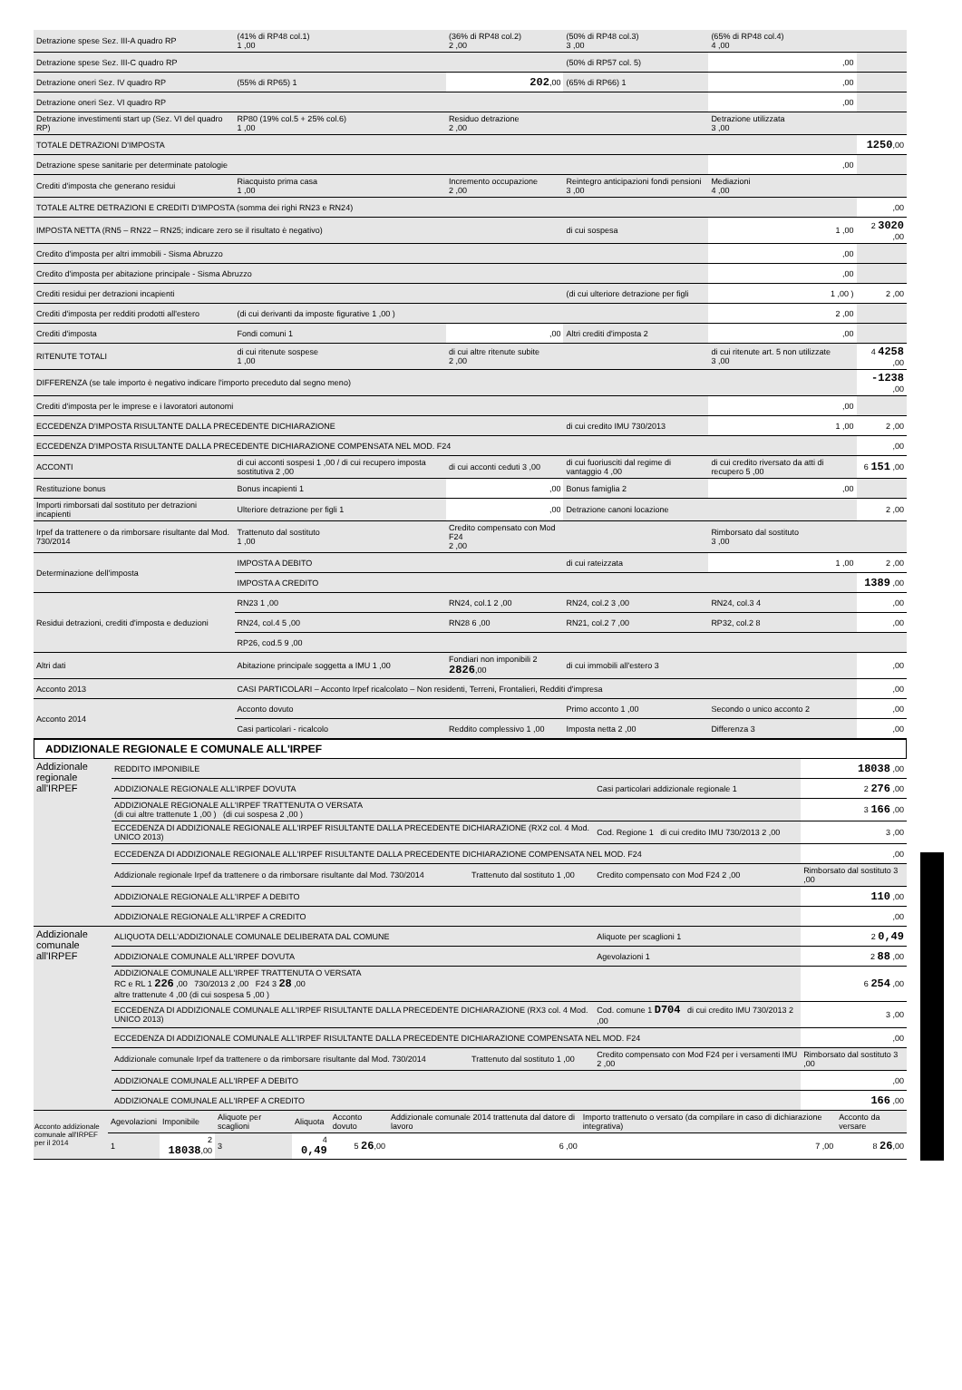| Detrazione spese Sez. III-A quadro RP | (41% di RP48 col.1) 1 ,00 | (36% di RP48 col.2) 2 ,00 | (50% di RP48 col.3) 3 ,00 | (65% di RP48 col.4) 4 ,00 | |
| Detrazione spese Sez. III-C quadro RP | | | (50% di RP57 col. 5) | ,00 | |
| Detrazione oneri Sez. IV quadro RP | (55% di RP65) 1 | 202 ,00 | (65% di RP66) 1 | ,00 | |
| Detrazione oneri Sez. VI quadro RP | | | | ,00 | |
| Detrazione investimenti start up (Sez. VI del quadro RP) | RP80 (19% col.5 + 25% col.6) 1 ,00 | Residuo detrazione 2 ,00 | | Detrazione utilizzata 3 ,00 | |
| TOTALE DETRAZIONI D'IMPOSTA | | | | | 1250 ,00 |
| Detrazione spese sanitarie per determinate patologie | | | | ,00 | |
| Crediti d'imposta che generano residui | Riacquisto prima casa 1 ,00 | Incremento occupazione 2 ,00 | Reintegro anticipazioni fondi pensioni 3 ,00 | Mediazioni 4 ,00 | |
| TOTALE ALTRE DETRAZIONI E CREDITI D'IMPOSTA (somma dei righi RN23 e RN24) | | | | | ,00 |
| IMPOSTA NETTA (RN5 – RN22 – RN25; indicare zero se il risultato è negativo) | | | di cui sospesa | 1 ,00 | 2 3020 ,00 |
| Credito d'imposta per altri immobili - Sisma Abruzzo | | | | ,00 | |
| Credito d'imposta per abitazione principale - Sisma Abruzzo | | | | ,00 | |
| Crediti residui per detrazioni incapienti | | | (di cui ulteriore detrazione per figli | 1 ,00 ) | 2 ,00 |
| Crediti d'imposta per redditi prodotti all'estero | (di cui derivanti da imposte figurative 1 ,00 ) | | | 2 ,00 | |
| Crediti d'imposta | Fondi comuni 1 | ,00 | Altri crediti d'imposta 2 | ,00 | |
| RITENUTE TOTALI | di cui ritenute sospese 1 ,00 | di cui altre ritenute subite 2 ,00 | | di cui ritenute art. 5 non utilizzate 3 ,00 | 4 4258 ,00 |
| DIFFERENZA (se tale importo è negativo indicare l'importo preceduto dal segno meno) | | | | | -1238 ,00 |
| Crediti d'imposta per le imprese e i lavoratori autonomi | | | | ,00 | |
| ECCEDENZA D'IMPOSTA RISULTANTE DALLA PRECEDENTE DICHIARAZIONE | | | di cui credito IMU 730/2013 | 1 ,00 | 2 ,00 |
| ECCEDENZA D'IMPOSTA RISULTANTE DALLA PRECEDENTE DICHIARAZIONE COMPENSATA NEL MOD. F24 | | | | | ,00 |
| ACCONTI | di cui acconti sospesi 1 ,00 / di cui recupero imposta sostitutiva 2 ,00 | di cui acconti ceduti 3 ,00 | di cui fuoriusciti dal regime di vantaggio 4 ,00 | di cui credito riversato da atti di recupero 5 ,00 | 6 151 ,00 |
| Restituzione bonus | Bonus incapienti 1 | ,00 | Bonus famiglia 2 | ,00 | |
| Importi rimborsati dal sostituto per detrazioni incapienti | Ulteriore detrazione per figli 1 | ,00 | Detrazione canoni locazione | | 2 ,00 |
| Irpef da trattenere o da rimborsare risultante dal Mod. 730/2014 | Trattenuto dal sostituto 1 ,00 | Credito compensato con Mod F24 2 ,00 | | Rimborsato dal sostituto 3 ,00 | |
| Determinazione dell'imposta | IMPOSTA A DEBITO | | di cui rateizzata | 1 ,00 | 2 ,00 |
| | IMPOSTA A CREDITO | | | | 1389 ,00 |
| Residui detrazioni, crediti d'imposta e deduzioni | RN23 1 ,00 | RN24, col.1 2 ,00 | RN24, col.2 3 ,00 | RN24, col.3 4 | ,00 |
| | RN24, col.4 5 ,00 | RN28 6 ,00 | RN21, col.2 7 ,00 | RP32, col.2 8 | ,00 |
| | RP26, cod.5 9 ,00 | | | | |
| Altri dati | Abitazione principale soggetta a IMU 1 ,00 | Fondiari non imponibili 2 2826 ,00 | di cui immobili all'estero 3 | | ,00 |
| Acconto 2013 | CASI PARTICOLARI – Acconto Irpef ricalcolato – Non residenti, Terreni, Frontalieri, Redditi d'impresa | | | | ,00 |
| Acconto 2014 | Acconto dovuto | | Primo acconto 1 ,00 | Secondo o unico acconto 2 | ,00 |
| | Casi particolari - ricalcolo | Reddito complessivo 1 ,00 | Imposta netta 2 ,00 | Differenza 3 | ,00 |
ADDIZIONALE REGIONALE E COMUNALE ALL'IRPEF
| Addizionale regionale all'IRPEF | REDDITO IMPONIBILE | | | 18038 ,00 |
| | ADDIZIONALE REGIONALE ALL'IRPEF DOVUTA | | Casi particolari addizionale regionale 1 | 2 276 ,00 |
| | ADDIZIONALE REGIONALE ALL'IRPEF TRATTENUTA O VERSATA (di cui altre trattenute 1 ,00 ) (di cui sospesa 2 ,00 ) | | | 3 166 ,00 |
| | ECCEDENZA DI ADDIZIONALE REGIONALE ALL'IRPEF RISULTANTE DALLA PRECEDENTE DICHIARAZIONE (RX2 col. 4 Mod. UNICO 2013) | | Cod. Regione 1 di cui credito IMU 730/2013 2 ,00 | 3 ,00 |
| | ECCEDENZA DI ADDIZIONALE REGIONALE ALL'IRPEF RISULTANTE DALLA PRECEDENTE DICHIARAZIONE COMPENSATA NEL MOD. F24 | | | ,00 |
| | Addizionale regionale Irpef da trattenere o da rimborsare risultante dal Mod. 730/2014 | Trattenuto dal sostituto 1 ,00 | Credito compensato con Mod F24 2 ,00 | Rimborsato dal sostituto 3 ,00 |
| | ADDIZIONALE REGIONALE ALL'IRPEF A DEBITO | | | 110 ,00 |
| | ADDIZIONALE REGIONALE ALL'IRPEF A CREDITO | | | ,00 |
| Addizionale comunale all'IRPEF | ALIQUOTA DELL'ADDIZIONALE COMUNALE DELIBERATA DAL COMUNE | | Aliquote per scaglioni 1 | 2 0,49 |
| | ADDIZIONALE COMUNALE ALL'IRPEF DOVUTA | | Agevolazioni 1 | 2 88 ,00 |
| | ADDIZIONALE COMUNALE ALL'IRPEF TRATTENUTA O VERSATA RC e RL 1 226 ,00 730/2013 2 ,00 F24 3 28 ,00 altre trattenute 4 ,00 (di cui sospesa 5 ,00 ) | | | 6 254 ,00 |
| | ECCEDENZA DI ADDIZIONALE COMUNALE ALL'IRPEF RISULTANTE DALLA PRECEDENTE DICHIARAZIONE (RX3 col. 4 Mod. UNICO 2013) | | Cod. comune 1 D704 di cui credito IMU 730/2013 2 ,00 | 3 ,00 |
| | ECCEDENZA DI ADDIZIONALE COMUNALE ALL'IRPEF RISULTANTE DALLA PRECEDENTE DICHIARAZIONE COMPENSATA NEL MOD. F24 | | | ,00 |
| | Addizionale comunale Irpef da trattenere o da rimborsare risultante dal Mod. 730/2014 | Trattenuto dal sostituto 1 ,00 | Credito compensato con Mod F24 per i versamenti IMU 2 ,00 | Rimborsato dal sostituto 3 ,00 |
| | ADDIZIONALE COMUNALE ALL'IRPEF A DEBITO | | | ,00 |
| | ADDIZIONALE COMUNALE ALL'IRPEF A CREDITO | | | 166 ,00 |
| Acconto addizionale comunale all'IRPEF per il 2014 | Agevolazioni | Imponibile | Aliquote per scaglioni | Aliquota | Acconto dovuto | Addizionale comunale 2014 trattenuta dal datore di lavoro | Importo trattenuto o versato (da compilare in caso di dichiarazione integrativa) | Acconto da versare |
| | 1 | 2 18038 ,00 | 3 | 4 0,49 | 5 26 ,00 | 6 ,00 | 7 ,00 | 8 26 ,00 |